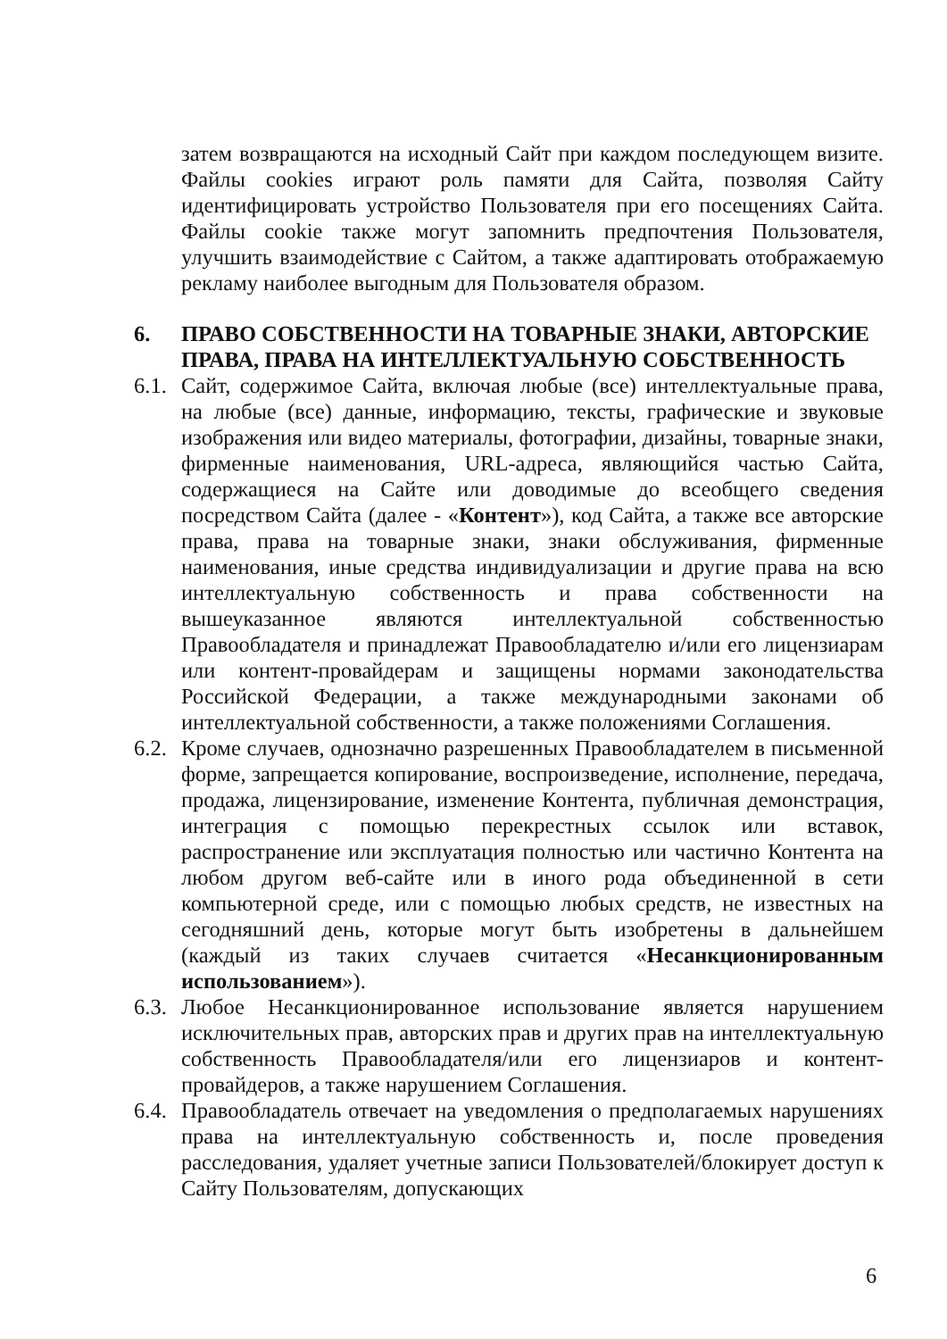затем возвращаются на исходный Сайт при каждом последующем визите. Файлы cookies играют роль памяти для Сайта, позволяя Сайту идентифицировать устройство Пользователя при его посещениях Сайта. Файлы cookie также могут запомнить предпочтения Пользователя, улучшить взаимодействие с Сайтом, а также адаптировать отображаемую рекламу наиболее выгодным для Пользователя образом.
6. ПРАВО СОБСТВЕННОСТИ НА ТОВАРНЫЕ ЗНАКИ, АВТОРСКИЕ ПРАВА, ПРАВА НА ИНТЕЛЛЕКТУАЛЬНУЮ СОБСТВЕННОСТЬ
6.1.
Сайт, содержимое Сайта, включая любые (все) интеллектуальные права, на любые (все) данные, информацию, тексты, графические и звуковые изображения или видео материалы, фотографии, дизайны, товарные знаки, фирменные наименования, URL-адреса, являющийся частью Сайта, содержащиеся на Сайте или доводимые до всеобщего сведения посредством Сайта (далее - «Контент»), код Сайта, а также все авторские права, права на товарные знаки, знаки обслуживания, фирменные наименования, иные средства индивидуализации и другие права на всю интеллектуальную собственность и права собственности на вышеуказанное являются интеллектуальной собственностью Правообладателя и принадлежат Правообладателю и/или его лицензиарам или контент-провайдерам и защищены нормами законодательства Российской Федерации, а также международными законами об интеллектуальной собственности, а также положениями Соглашения.
6.2.
Кроме случаев, однозначно разрешенных Правообладателем в письменной форме, запрещается копирование, воспроизведение, исполнение, передача, продажа, лицензирование, изменение Контента, публичная демонстрация, интеграция с помощью перекрестных ссылок или вставок, распространение или эксплуатация полностью или частично Контента на любом другом веб-сайте или в иного рода объединенной в сети компьютерной среде, или с помощью любых средств, не известных на сегодняшний день, которые могут быть изобретены в дальнейшем (каждый из таких случаев считается «Несанкционированным использованием»).
6.3.
Любое Несанкционированное использование является нарушением исключительных прав, авторских прав и других прав на интеллектуальную собственность Правообладателя/или его лицензиаров и контент-провайдеров, а также нарушением Соглашения.
6.4.
Правообладатель отвечает на уведомления о предполагаемых нарушениях права на интеллектуальную собственность и, после проведения расследования, удаляет учетные записи Пользователей/блокирует доступ к Сайту Пользователям, допускающих
6